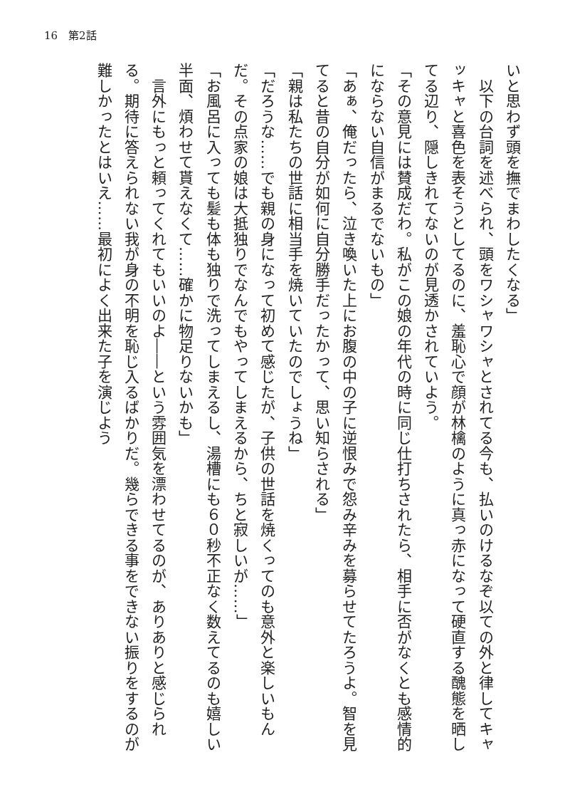16　第2話
いと思わず頭を撫でまわしたくなる」
　以下の台詞を述べられ、頭をワシャワシャとされてる今も、払いのけるなぞ以ての外と律してキャッキャと喜色を表そうとしてるのに、羞恥心で顔が林檎のように真っ赤になって硬直する醜態を晒してる辺り、隠しきれてないのが見透かされていよう。
「その意見には賛成だわ。私がこの娘の年代の時に同じ仕打ちされたら、相手に否がなくとも感情的にならない自信がまるでないもの」
「あぁ、俺だったら、泣き喚いた上にお腹の中の子に逆恨みで怨み辛みを募らせてたろうよ。智を見てると昔の自分が如何に自分勝手だったかって、思い知らされる」
「親は私たちの世話に相当手を焼いていたのでしょうね」
「だろうな……でも親の身になって初めて感じたが、子供の世話を焼くってのも意外と楽しいもんだ。その点家の娘は大抵独りでなんでもやってしまえるから、ちと寂しいが……」
「お風呂に入っても髪も体も独りで洗ってしまえるし、湯槽にも６０秒不正なく数えてるのも嬉しい半面、煩わせて貰えなくて……確かに物足りないかも」
　言外にもっと頼ってくれてもいいのよ――という雰囲気を漂わせてるのが、ありありと感じられる。期待に答えられない我が身の不明を恥じ入るばかりだ。幾らできる事をできない振りをするのが難しかったとはいえ……最初によく出来た子を演じよう